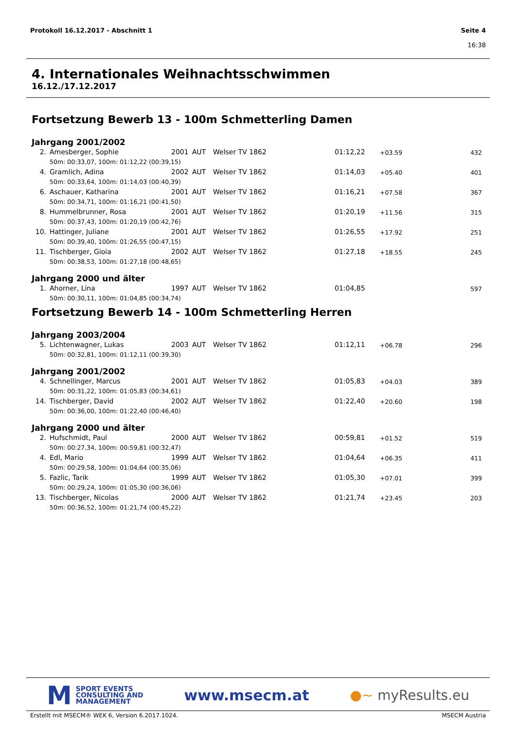Protokoll 16.12.2017 - Abschnitt 1
Seite 4
16:38
4. Internationales Weihnachtsschwimmen
16.12./17.12.2017
Fortsetzung Bewerb 13 - 100m Schmetterling Damen
Jahrgang 2001/2002
| 2. | Amesberger, Sophie | 2001 | AUT | Welser TV 1862 | 01:12,22 | +03.59 | 432 |
| | 50m: 00:33,07, 100m: 01:12,22 (00:39,15) | | | | | | |
| 4. | Gramlich, Adina | 2002 | AUT | Welser TV 1862 | 01:14,03 | +05.40 | 401 |
| | 50m: 00:33,64, 100m: 01:14,03 (00:40,39) | | | | | | |
| 6. | Aschauer, Katharina | 2001 | AUT | Welser TV 1862 | 01:16,21 | +07.58 | 367 |
| | 50m: 00:34,71, 100m: 01:16,21 (00:41,50) | | | | | | |
| 8. | Hummelbrunner, Rosa | 2001 | AUT | Welser TV 1862 | 01:20,19 | +11.56 | 315 |
| | 50m: 00:37,43, 100m: 01:20,19 (00:42,76) | | | | | | |
| 10. | Hattinger, Juliane | 2001 | AUT | Welser TV 1862 | 01:26,55 | +17.92 | 251 |
| | 50m: 00:39,40, 100m: 01:26,55 (00:47,15) | | | | | | |
| 11. | Tischberger, Gioia | 2002 | AUT | Welser TV 1862 | 01:27,18 | +18.55 | 245 |
| | 50m: 00:38,53, 100m: 01:27,18 (00:48,65) | | | | | | |
Jahrgang 2000 und älter
| 1. | Ahorner, Lina | 1997 | AUT | Welser TV 1862 | 01:04,85 | | 597 |
| | 50m: 00:30,11, 100m: 01:04,85 (00:34,74) | | | | | | |
Fortsetzung Bewerb 14 - 100m Schmetterling Herren
Jahrgang 2003/2004
| 5. | Lichtenwagner, Lukas | 2003 | AUT | Welser TV 1862 | 01:12,11 | +06.78 | 296 |
| | 50m: 00:32,81, 100m: 01:12,11 (00:39,30) | | | | | | |
Jahrgang 2001/2002
| 4. | Schnellinger, Marcus | 2001 | AUT | Welser TV 1862 | 01:05,83 | +04.03 | 389 |
| | 50m: 00:31,22, 100m: 01:05,83 (00:34,61) | | | | | | |
| 14. | Tischberger, David | 2002 | AUT | Welser TV 1862 | 01:22,40 | +20.60 | 198 |
| | 50m: 00:36,00, 100m: 01:22,40 (00:46,40) | | | | | | |
Jahrgang 2000 und älter
| 2. | Hufschmidt, Paul | 2000 | AUT | Welser TV 1862 | 00:59,81 | +01.52 | 519 |
| | 50m: 00:27,34, 100m: 00:59,81 (00:32,47) | | | | | | |
| 4. | Edl, Mario | 1999 | AUT | Welser TV 1862 | 01:04,64 | +06.35 | 411 |
| | 50m: 00:29,58, 100m: 01:04,64 (00:35,06) | | | | | | |
| 5. | Fazlic, Tarik | 1999 | AUT | Welser TV 1862 | 01:05,30 | +07.01 | 399 |
| | 50m: 00:29,24, 100m: 01:05,30 (00:36,06) | | | | | | |
| 13. | Tischberger, Nicolas | 2000 | AUT | Welser TV 1862 | 01:21,74 | +23.45 | 203 |
| | 50m: 00:36,52, 100m: 01:21,74 (00:45,22) | | | | | | |
M
SPORT EVENTS
CONSULTING AND
MANAGEMENT
www.msecm.at ●~ myResults.eu
Erstellt mit MSECM® WEK 6, Version 6.2017.1024. MSECM Austria